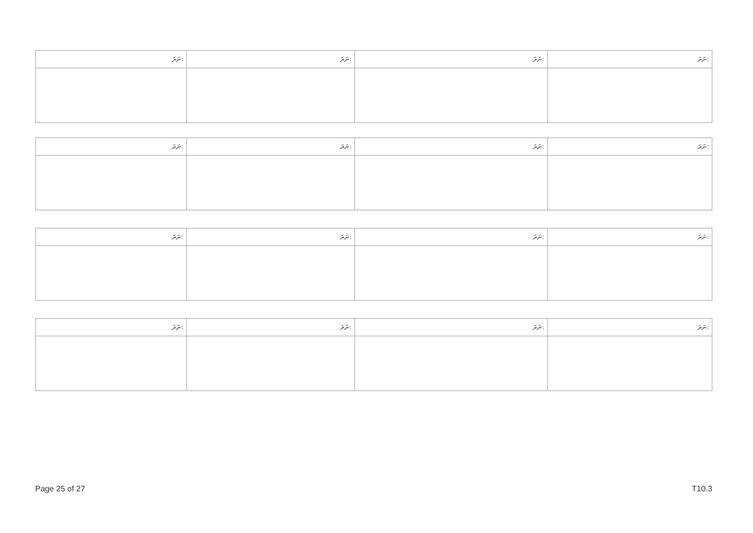| ނަރަ: | ނަރަ: | ނަރަ: | ނަރަ: |
| --- | --- | --- | --- |
| ނަރަ: | ނަރަ: | ނަރަ: | ނަރަ: |
| --- | --- | --- | --- |
| ނަރަ: | ނަރަ: | ނަރަ: | ނަރަ: |
| --- | --- | --- | --- |
| ނަރަ: | ނަރަ: | ނަރަ: | ނަރަ: |
| --- | --- | --- | --- |
Page 25 of 27 T10.3